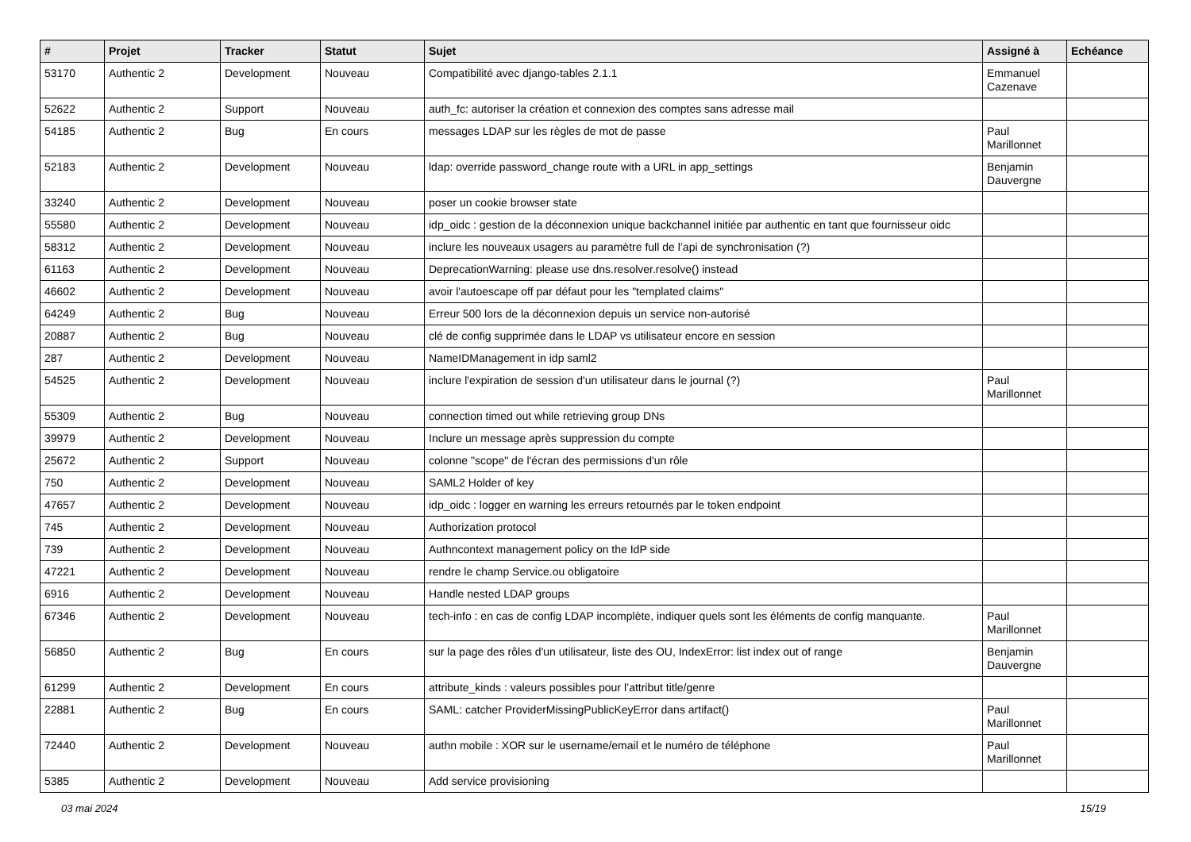| # | Projet | Tracker | Statut | Sujet | Assigné à | Echéance |
| --- | --- | --- | --- | --- | --- | --- |
| 53170 | Authentic 2 | Development | Nouveau | Compatibilité avec django-tables 2.1.1 | Emmanuel Cazenave | |
| 52622 | Authentic 2 | Support | Nouveau | auth_fc: autoriser la création et connexion des comptes sans adresse mail | | |
| 54185 | Authentic 2 | Bug | En cours | messages LDAP sur les règles de mot de passe | Paul Marillonnet | |
| 52183 | Authentic 2 | Development | Nouveau | ldap: override password_change route with a URL in app_settings | Benjamin Dauvergne | |
| 33240 | Authentic 2 | Development | Nouveau | poser un cookie browser state | | |
| 55580 | Authentic 2 | Development | Nouveau | idp_oidc : gestion de la déconnexion unique backchannel initiée par authentic en tant que fournisseur oidc | | |
| 58312 | Authentic 2 | Development | Nouveau | inclure les nouveaux usagers au paramètre full de l’api de synchronisation (?) | | |
| 61163 | Authentic 2 | Development | Nouveau | DeprecationWarning: please use dns.resolver.resolve() instead | | |
| 46602 | Authentic 2 | Development | Nouveau | avoir l'autoescape off par défaut pour les "templated claims" | | |
| 64249 | Authentic 2 | Bug | Nouveau | Erreur 500 lors de la déconnexion depuis un service non-autorisé | | |
| 20887 | Authentic 2 | Bug | Nouveau | clé de config supprimée dans le LDAP vs utilisateur encore en session | | |
| 287 | Authentic 2 | Development | Nouveau | NameIDManagement in idp saml2 | | |
| 54525 | Authentic 2 | Development | Nouveau | inclure l'expiration de session d'un utilisateur dans le journal (?) | Paul Marillonnet | |
| 55309 | Authentic 2 | Bug | Nouveau | connection timed out while retrieving group DNs | | |
| 39979 | Authentic 2 | Development | Nouveau | Inclure un message après suppression du compte | | |
| 25672 | Authentic 2 | Support | Nouveau | colonne "scope" de l'écran des permissions d'un rôle | | |
| 750 | Authentic 2 | Development | Nouveau | SAML2 Holder of key | | |
| 47657 | Authentic 2 | Development | Nouveau | idp_oidc : logger en warning les erreurs retournés par le token endpoint | | |
| 745 | Authentic 2 | Development | Nouveau | Authorization protocol | | |
| 739 | Authentic 2 | Development | Nouveau | Authncontext management policy on the IdP side | | |
| 47221 | Authentic 2 | Development | Nouveau | rendre le champ Service.ou obligatoire | | |
| 6916 | Authentic 2 | Development | Nouveau | Handle nested LDAP groups | | |
| 67346 | Authentic 2 | Development | Nouveau | tech-info : en cas de config LDAP incomplète, indiquer quels sont les éléments de config manquante. | Paul Marillonnet | |
| 56850 | Authentic 2 | Bug | En cours | sur la page des rôles d'un utilisateur, liste des OU, IndexError: list index out of range | Benjamin Dauvergne | |
| 61299 | Authentic 2 | Development | En cours | attribute_kinds : valeurs possibles pour l’attribut title/genre | | |
| 22881 | Authentic 2 | Bug | En cours | SAML: catcher ProviderMissingPublicKeyError dans artifact() | Paul Marillonnet | |
| 72440 | Authentic 2 | Development | Nouveau | authn mobile : XOR sur le username/email et le numéro de téléphone | Paul Marillonnet | |
| 5385 | Authentic 2 | Development | Nouveau | Add service provisioning | | |
03 mai 2024 15/19